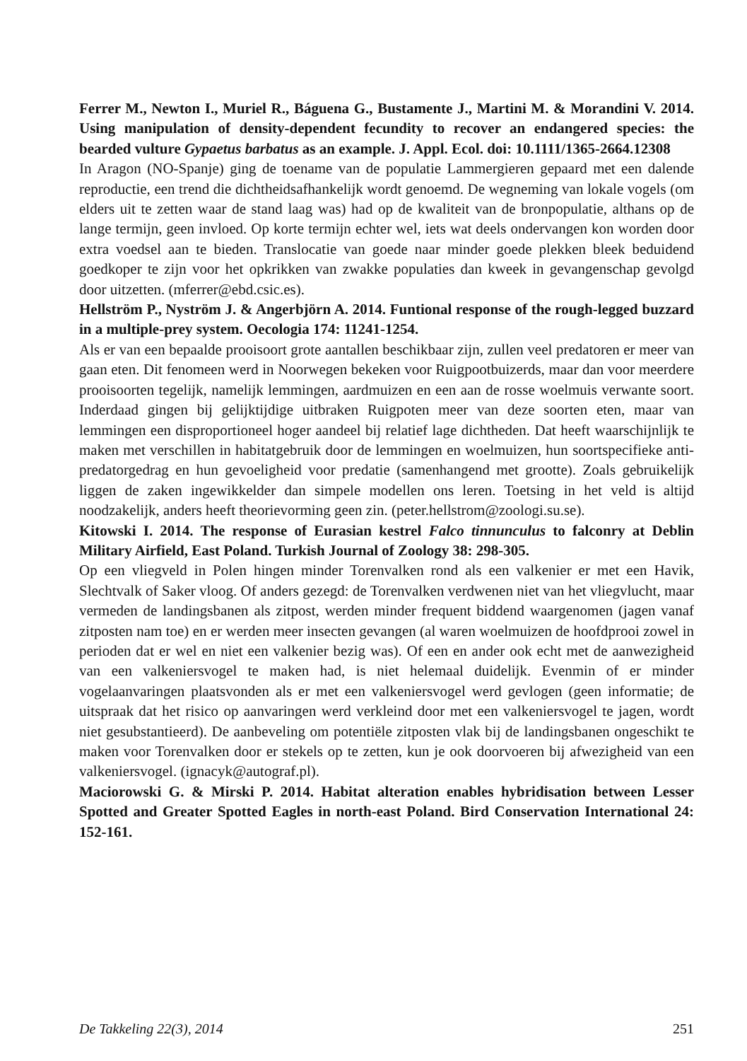Ferrer M., Newton I., Muriel R., Báguena G., Bustamente J., Martini M. & Morandini V. 2014. Using manipulation of density-dependent fecundity to recover an endangered species: the bearded vulture Gypaetus barbatus as an example. J. Appl. Ecol. doi: 10.1111/1365-2664.12308
In Aragon (NO-Spanje) ging de toename van de populatie Lammergieren gepaard met een dalende reproductie, een trend die dichtheidsafhankelijk wordt genoemd. De wegneming van lokale vogels (om elders uit te zetten waar de stand laag was) had op de kwaliteit van de bronpopulatie, althans op de lange termijn, geen invloed. Op korte termijn echter wel, iets wat deels ondervangen kon worden door extra voedsel aan te bieden. Translocatie van goede naar minder goede plekken bleek beduidend goedkoper te zijn voor het opkrikken van zwakke populaties dan kweek in gevangenschap gevolgd door uitzetten. (mferrer@ebd.csic.es).
Hellström P., Nyström J. & Angerbjörn A. 2014. Funtional response of the rough-legged buzzard in a multiple-prey system. Oecologia 174: 11241-1254.
Als er van een bepaalde prooisoort grote aantallen beschikbaar zijn, zullen veel predatoren er meer van gaan eten. Dit fenomeen werd in Noorwegen bekeken voor Ruigpootbuizerds, maar dan voor meerdere prooisoorten tegelijk, namelijk lemmingen, aardmuizen en een aan de rosse woelmuis verwante soort. Inderdaad gingen bij gelijktijdige uitbraken Ruigpoten meer van deze soorten eten, maar van lemmingen een disproportioneel hoger aandeel bij relatief lage dichtheden. Dat heeft waarschijnlijk te maken met verschillen in habitatgebruik door de lemmingen en woelmuizen, hun soortspecifieke anti-predatorgedrag en hun gevoeligheid voor predatie (samenhangend met grootte). Zoals gebruikelijk liggen de zaken ingewikkelder dan simpele modellen ons leren. Toetsing in het veld is altijd noodzakelijk, anders heeft theorievorming geen zin. (peter.hellstrom@zoologi.su.se).
Kitowski I. 2014. The response of Eurasian kestrel Falco tinnunculus to falconry at Deblin Military Airfield, East Poland. Turkish Journal of Zoology 38: 298-305.
Op een vliegveld in Polen hingen minder Torenvalken rond als een valkenier er met een Havik, Slechtvalk of Saker vloog. Of anders gezegd: de Torenvalken verdwenen niet van het vliegvlucht, maar vermeden de landingsbanen als zitpost, werden minder frequent biddend waargenomen (jagen vanaf zitposten nam toe) en er werden meer insecten gevangen (al waren woelmuizen de hoofdprooi zowel in perioden dat er wel en niet een valkenier bezig was). Of een en ander ook echt met de aanwezigheid van een valkeniersvogel te maken had, is niet helemaal duidelijk. Evenmin of er minder vogelaanvaringen plaatsvonden als er met een valkeniersvogel werd gevlogen (geen informatie; de uitspraak dat het risico op aanvaringen werd verkleind door met een valkeniersvogel te jagen, wordt niet gesubstantieerd). De aanbeveling om potentiële zitposten vlak bij de landingsbanen ongeschikt te maken voor Torenvalken door er stekels op te zetten, kun je ook doorvoeren bij afwezigheid van een valkeniersvogel. (ignacyk@autograf.pl).
Maciorowski G. & Mirski P. 2014. Habitat alteration enables hybridisation between Lesser Spotted and Greater Spotted Eagles in north-east Poland. Bird Conservation International 24: 152-161.
De Takkeling 22(3), 2014 251